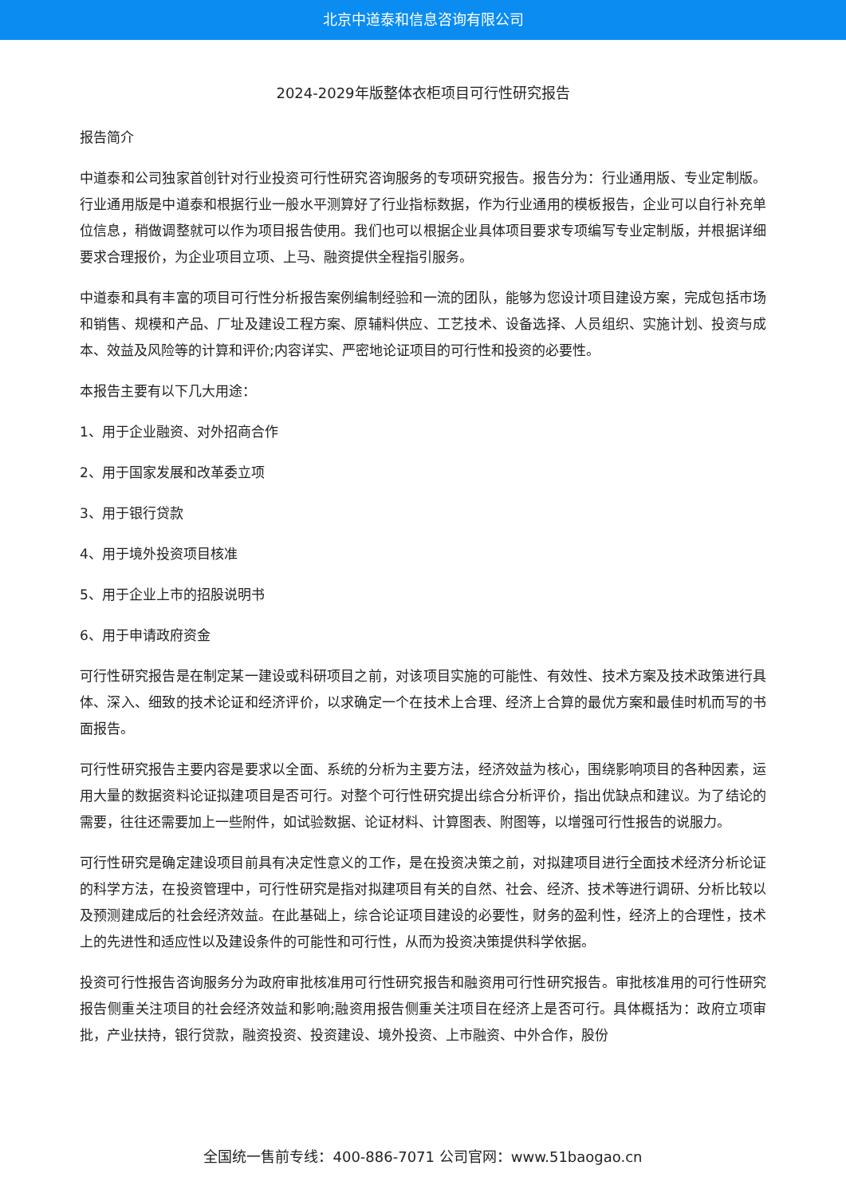北京中道泰和信息咨询有限公司
2024-2029年版整体衣柜项目可行性研究报告
报告简介
中道泰和公司独家首创针对行业投资可行性研究咨询服务的专项研究报告。报告分为：行业通用版、专业定制版。行业通用版是中道泰和根据行业一般水平测算好了行业指标数据，作为行业通用的模板报告，企业可以自行补充单位信息，稍做调整就可以作为项目报告使用。我们也可以根据企业具体项目要求专项编写专业定制版，并根据详细要求合理报价，为企业项目立项、上马、融资提供全程指引服务。
中道泰和具有丰富的项目可行性分析报告案例编制经验和一流的团队，能够为您设计项目建设方案，完成包括市场和销售、规模和产品、厂址及建设工程方案、原辅料供应、工艺技术、设备选择、人员组织、实施计划、投资与成本、效益及风险等的计算和评价;内容详实、严密地论证项目的可行性和投资的必要性。
本报告主要有以下几大用途：
1、用于企业融资、对外招商合作
2、用于国家发展和改革委立项
3、用于银行贷款
4、用于境外投资项目核准
5、用于企业上市的招股说明书
6、用于申请政府资金
可行性研究报告是在制定某一建设或科研项目之前，对该项目实施的可能性、有效性、技术方案及技术政策进行具体、深入、细致的技术论证和经济评价，以求确定一个在技术上合理、经济上合算的最优方案和最佳时机而写的书面报告。
可行性研究报告主要内容是要求以全面、系统的分析为主要方法，经济效益为核心，围绕影响项目的各种因素，运用大量的数据资料论证拟建项目是否可行。对整个可行性研究提出综合分析评价，指出优缺点和建议。为了结论的需要，往往还需要加上一些附件，如试验数据、论证材料、计算图表、附图等，以增强可行性报告的说服力。
可行性研究是确定建设项目前具有决定性意义的工作，是在投资决策之前，对拟建项目进行全面技术经济分析论证的科学方法，在投资管理中，可行性研究是指对拟建项目有关的自然、社会、经济、技术等进行调研、分析比较以及预测建成后的社会经济效益。在此基础上，综合论证项目建设的必要性，财务的盈利性，经济上的合理性，技术上的先进性和适应性以及建设条件的可能性和可行性，从而为投资决策提供科学依据。
投资可行性报告咨询服务分为政府审批核准用可行性研究报告和融资用可行性研究报告。审批核准用的可行性研究报告侧重关注项目的社会经济效益和影响;融资用报告侧重关注项目在经济上是否可行。具体概括为：政府立项审批，产业扶持，银行贷款，融资投资、投资建设、境外投资、上市融资、中外合作，股份
全国统一售前专线：400-886-7071 公司官网：www.51baogao.cn